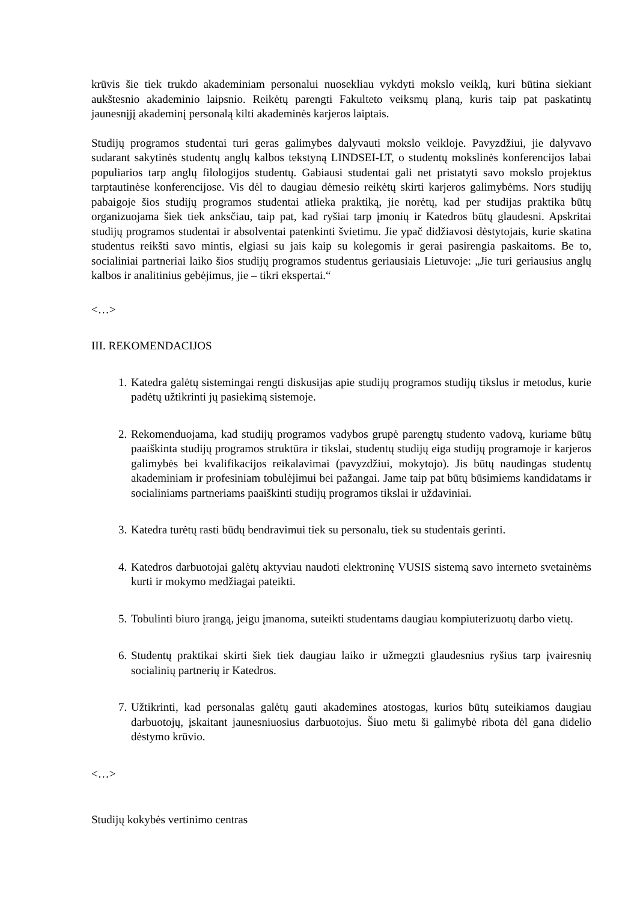krūvis šie tiek trukdo akademiniam personalui nuosekliau vykdyti mokslo veiklą, kuri būtina siekiant aukštesnio akademinio laipsnio. Reikėtų parengti Fakulteto veiksmų planą, kuris taip pat paskatintų jaunesnįjį akademinį personalą kilti akademinės karjeros laiptais.
Studijų programos studentai turi geras galimybes dalyvauti mokslo veikloje. Pavyzdžiui, jie dalyvavo sudarant sakytinės studentų anglų kalbos tekstyną LINDSEI-LT, o studentų mokslinės konferencijos labai populiarios tarp anglų filologijos studentų. Gabiausi studentai gali net pristatyti savo mokslo projektus tarptautinėse konferencijose. Vis dėl to daugiau dėmesio reikėtų skirti karjeros galimybėms. Nors studijų pabaigoje šios studijų programos studentai atlieka praktiką, jie norėtų, kad per studijas praktika būtų organizuojama šiek tiek anksčiau, taip pat, kad ryšiai tarp įmonių ir Katedros būtų glaudesni. Apskritai studijų programos studentai ir absolventai patenkinti švietimu. Jie ypač didžiavosi dėstytojais, kurie skatina studentus reikšti savo mintis, elgiasi su jais kaip su kolegomis ir gerai pasirengia paskaitoms. Be to, socialiniai partneriai laiko šios studijų programos studentus geriausiais Lietuvoje: „Jie turi geriausius anglų kalbos ir analitinius gebėjimus, jie – tikri ekspertai.“
<…>
III. REKOMENDACIJOS
1. Katedra galėtų sistemingai rengti diskusijas apie studijų programos studijų tikslus ir metodus, kurie padėtų užtikrinti jų pasiekimą sistemoje.
2. Rekomenduojama, kad studijų programos vadybos grupė parengtų studento vadovą, kuriame būtų paaiškinta studijų programos struktūra ir tikslai, studentų studijų eiga studijų programoje ir karjeros galimybės bei kvalifikacijos reikalavimai (pavyzdžiui, mokytojo). Jis būtų naudingas studentų akademiniam ir profesiniam tobulėjimui bei pažangai. Jame taip pat būtų būsimiems kandidatams ir socialiniams partneriams paaiškinti studijų programos tikslai ir uždaviniai.
3. Katedra turėtų rasti būdų bendravimui tiek su personalu, tiek su studentais gerinti.
4. Katedros darbuotojai galėtų aktyviau naudoti elektroninę VUSIS sistemą savo interneto svetainėms kurti ir mokymo medžiagai pateikti.
5. Tobulinti biuro įrangą, jeigu įmanoma, suteikti studentams daugiau kompiuterizuotų darbo vietų.
6. Studentų praktikai skirti šiek tiek daugiau laiko ir užmegzti glaudesnius ryšius tarp įvairesnių socialinių partnerių ir Katedros.
7. Užtikrinti, kad personalas galėtų gauti akademines atostogas, kurios būtų suteikiamos daugiau darbuotojų, įskaitant jaunesniuosius darbuotojus. Šiuo metu ši galimybė ribota dėl gana didelio dėstymo krūvio.
<…>
Studijų kokybės vertinimo centras